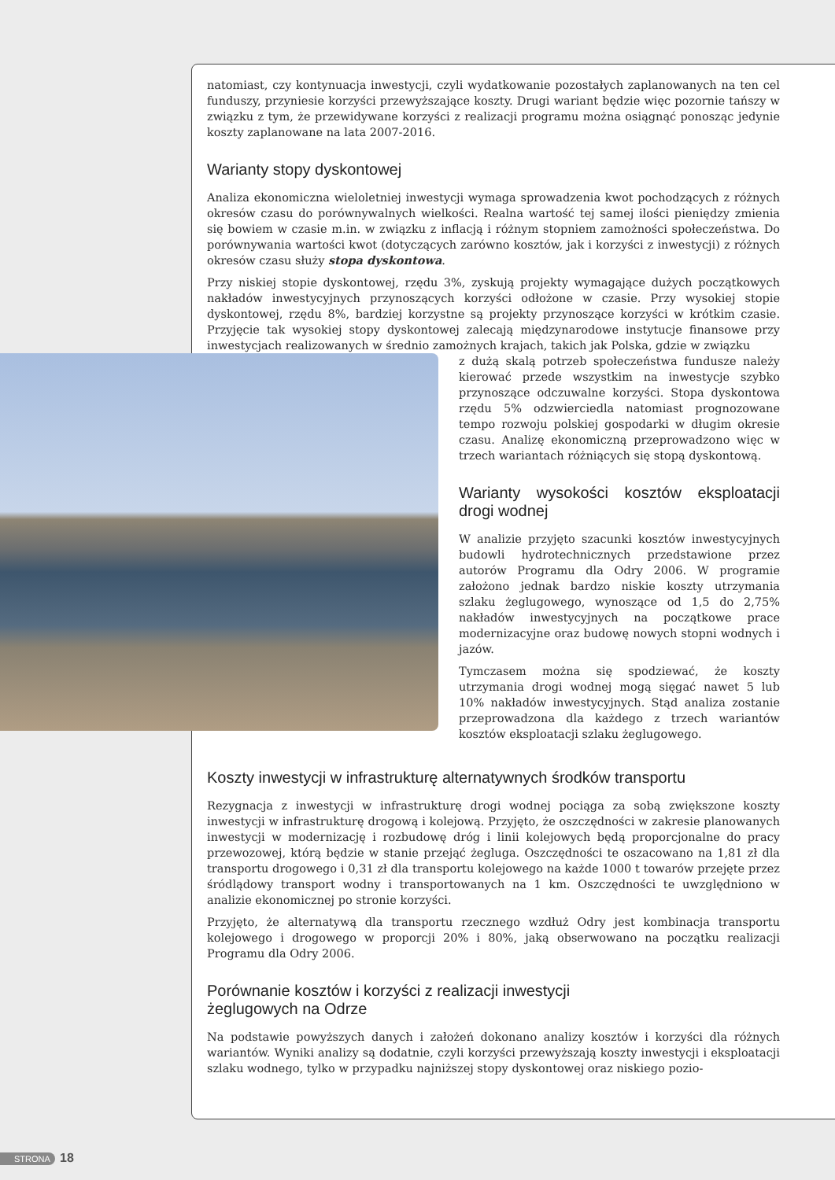natomiast, czy kontynuacja inwestycji, czyli wydatkowanie pozostałych zaplanowanych na ten cel funduszy, przyniesie korzyści przewyższające koszty. Drugi wariant będzie więc pozornie tańszy w związku z tym, że przewidywane korzyści z realizacji programu można osiągnąć ponosząc jedynie koszty zaplanowane na lata 2007-2016.
Warianty stopy dyskontowej
Analiza ekonomiczna wieloletniej inwestycji wymaga sprowadzenia kwot pochodzących z różnych okresów czasu do porównywalnych wielkości. Realna wartość tej samej ilości pieniędzy zmienia się bowiem w czasie m.in. w związku z inflacją i różnym stopniem zamożności społeczeństwa. Do porównywania wartości kwot (dotyczących zarówno kosztów, jak i korzyści z inwestycji) z różnych okresów czasu służy stopa dyskontowa.
Przy niskiej stopie dyskontowej, rzędu 3%, zyskują projekty wymagające dużych początkowych nakładów inwestycyjnych przynoszących korzyści odłożone w czasie. Przy wysokiej stopie dyskontowej, rzędu 8%, bardziej korzystne są projekty przynoszące korzyści w krótkim czasie. Przyjęcie tak wysokiej stopy dyskontowej zalecają międzynarodowe instytucje finansowe przy inwestycjach realizowanych w średnio zamożnych krajach, takich jak Polska, gdzie w związku
z dużą skalą potrzeb społeczeństwa fundusze należy kierować przede wszystkim na inwestycje szybko przynoszące odczuwalne korzyści. Stopa dyskontowa rzędu 5% odzwierciedla natomiast prognozowane tempo rozwoju polskiej gospodarki w długim okresie czasu. Analizę ekonomiczną przeprowadzono więc w trzech wariantach różniących się stopą dyskontową.
Warianty wysokości kosztów eksploatacji drogi wodnej
W analizie przyjęto szacunki kosztów inwestycyjnych budowli hydrotechnicznych przedstawione przez autorów Programu dla Odry 2006. W programie założono jednak bardzo niskie koszty utrzymania szlaku żeglugowego, wynoszące od 1,5 do 2,75% nakładów inwestycyjnych na początkowe prace modernizacyjne oraz budowę nowych stopni wodnych i jazów.
Tymczasem można się spodziewać, że koszty utrzymania drogi wodnej mogą sięgać nawet 5 lub 10% nakładów inwestycyjnych. Stąd analiza zostanie przeprowadzona dla każdego z trzech wariantów kosztów eksploatacji szlaku żeglugowego.
Koszty inwestycji w infrastrukturę alternatywnych środków transportu
Rezygnacja z inwestycji w infrastrukturę drogi wodnej pociąga za sobą zwiększone koszty inwestycji w infrastrukturę drogową i kolejową. Przyjęto, że oszczędności w zakresie planowanych inwestycji w modernizację i rozbudowę dróg i linii kolejowych będą proporcjonalne do pracy przewozowej, którą będzie w stanie przejąć żegluga. Oszczędności te oszacowano na 1,81 zł dla transportu drogowego i 0,31 zł dla transportu kolejowego na każde 1000 t towarów przejęte przez śródlądowy transport wodny i transportowanych na 1 km. Oszczędności te uwzględniono w analizie ekonomicznej po stronie korzyści.
Przyjęto, że alternatywą dla transportu rzecznego wzdłuż Odry jest kombinacja transportu kolejowego i drogowego w proporcji 20% i 80%, jaką obserwowano na początku realizacji Programu dla Odry 2006.
Porównanie kosztów i korzyści z realizacji inwestycji
żeglugowych na Odrze
Na podstawie powyższych danych i założeń dokonano analizy kosztów i korzyści dla różnych wariantów. Wyniki analizy są dodatnie, czyli korzyści przewyższają koszty inwestycji i eksploatacji szlaku wodnego, tylko w przypadku najniższej stopy dyskontowej oraz niskiego pozio-
STRONA 18